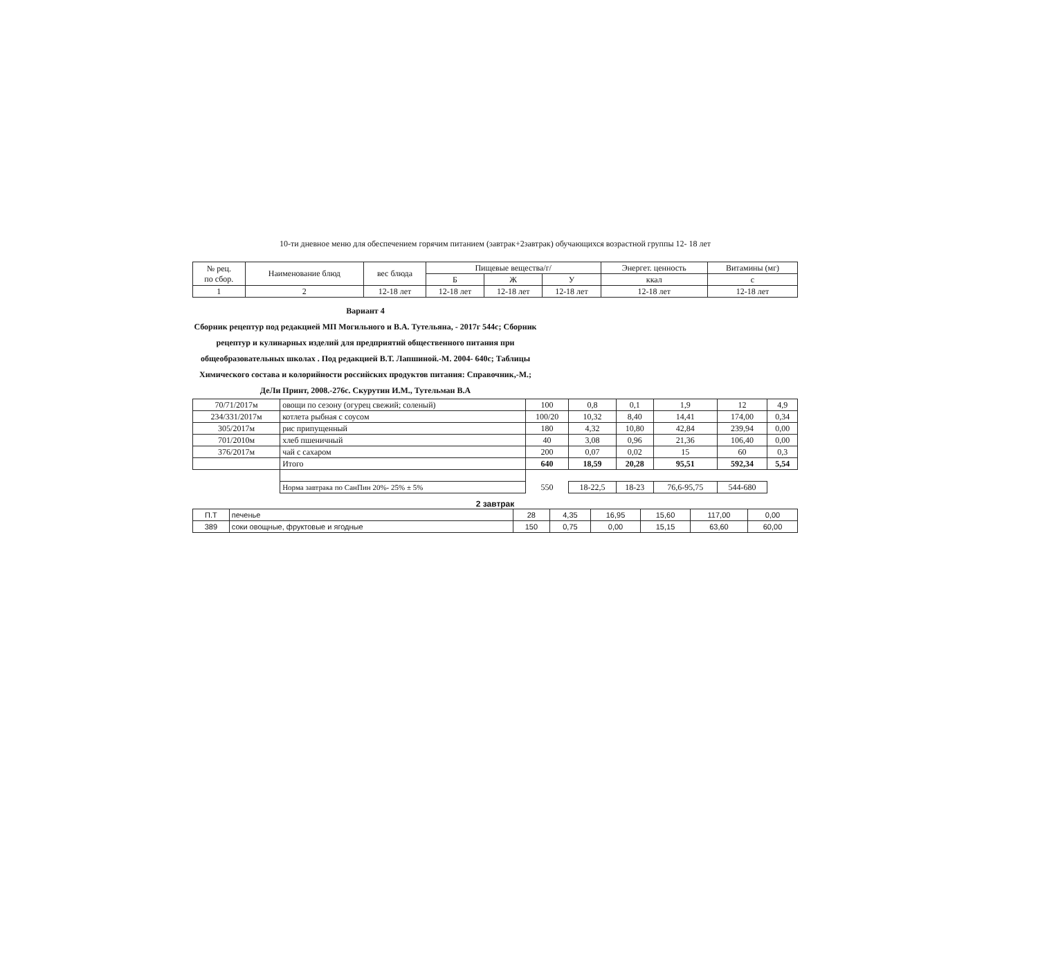10-ти дневное меню для обеспечением горячим питанием (завтрак+2завтрак) обучающихся возрастной группы 12- 18 лет
| № рец. по сбор. | Наименование блюд | вес блюда | Пищевые вещества/г/ | | | Энергет. ценность | Витамины (мг) |
| --- | --- | --- | --- | --- | --- | --- | --- |
| | | | Б | Ж | У | ккал | с |
| 1 | 2 | 12-18 лет | 12-18 лет | 12-18 лет | 12-18 лет | 12-18 лет | 12-18 лет |
Вариант 4
Сборник рецептур под редакцией МП Могильного и В.А. Тутельяна, - 2017г 544с; Сборник рецептур и кулинарных изделий для предприятий общественного питания при общеобразовательных школах . Под редакцией В.Т. Лапшиной.-М. 2004- 640с; Таблицы Химического состава и колорийности российских продуктов питания: Справочник,-М.; ДеЛи Принт, 2008.-276с. Скурутин И.М., Тутельман В.А
| 70/71/2017м | овощи по сезону (огурец свежий; соленый) | 100 | 0,8 | 0,1 | 1,9 | 12 | 4,9 |
| 234/331/2017м | котлета рыбная с соусом | 100/20 | 10,32 | 8,40 | 14,41 | 174,00 | 0,34 |
| 305/2017м | рис припущенный | 180 | 4,32 | 10,80 | 42,84 | 239,94 | 0,00 |
| 701/2010м | хлеб пшеничный | 40 | 3,08 | 0,96 | 21,36 | 106,40 | 0,00 |
| 376/2017м | чай с сахаром | 200 | 0,07 | 0,02 | 15 | 60 | 0,3 |
| | Итого | 640 | 18,59 | 20,28 | 95,51 | 592,34 | 5,54 |
| | Норма завтрака по СанПин 20%- 25% ± 5% | 550 | 18-22,5 | 18-23 | 76,6-95,75 | 544-680 | |
2 завтрак
| П.Т | печенье | 28 | 4,35 | 16,95 | 15,60 | 117,00 | 0,00 |
| 389 | соки овощные, фруктовые и ягодные | 150 | 0,75 | 0,00 | 15,15 | 63,60 | 60,00 |